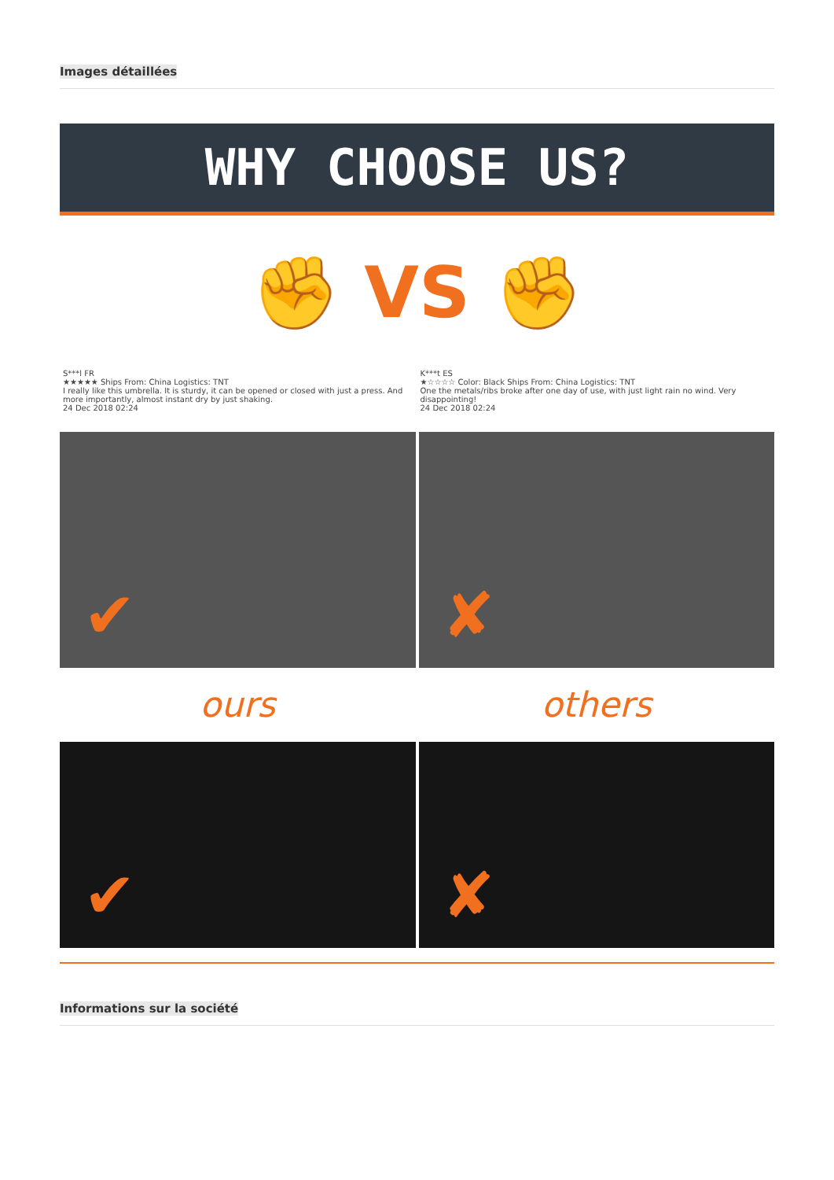Images détaillées
WHY CHOOSE US?
✊ VS ✊
S***l FR
★★★★★ Ships From: China Logistics: TNT
I really like this umbrella. It is sturdy, it can be opened or closed with just a press. And more importantly, almost instant dry by just shaking.
24 Dec 2018 02:24
K***t ES
★☆☆☆☆ Color: Black Ships From: China Logistics: TNT
One the metals/ribs broke after one day of use, with just light rain no wind. Very disappointing!
24 Dec 2018 02:24
✔
✘
ours
others
✔
✘
Informations sur la société